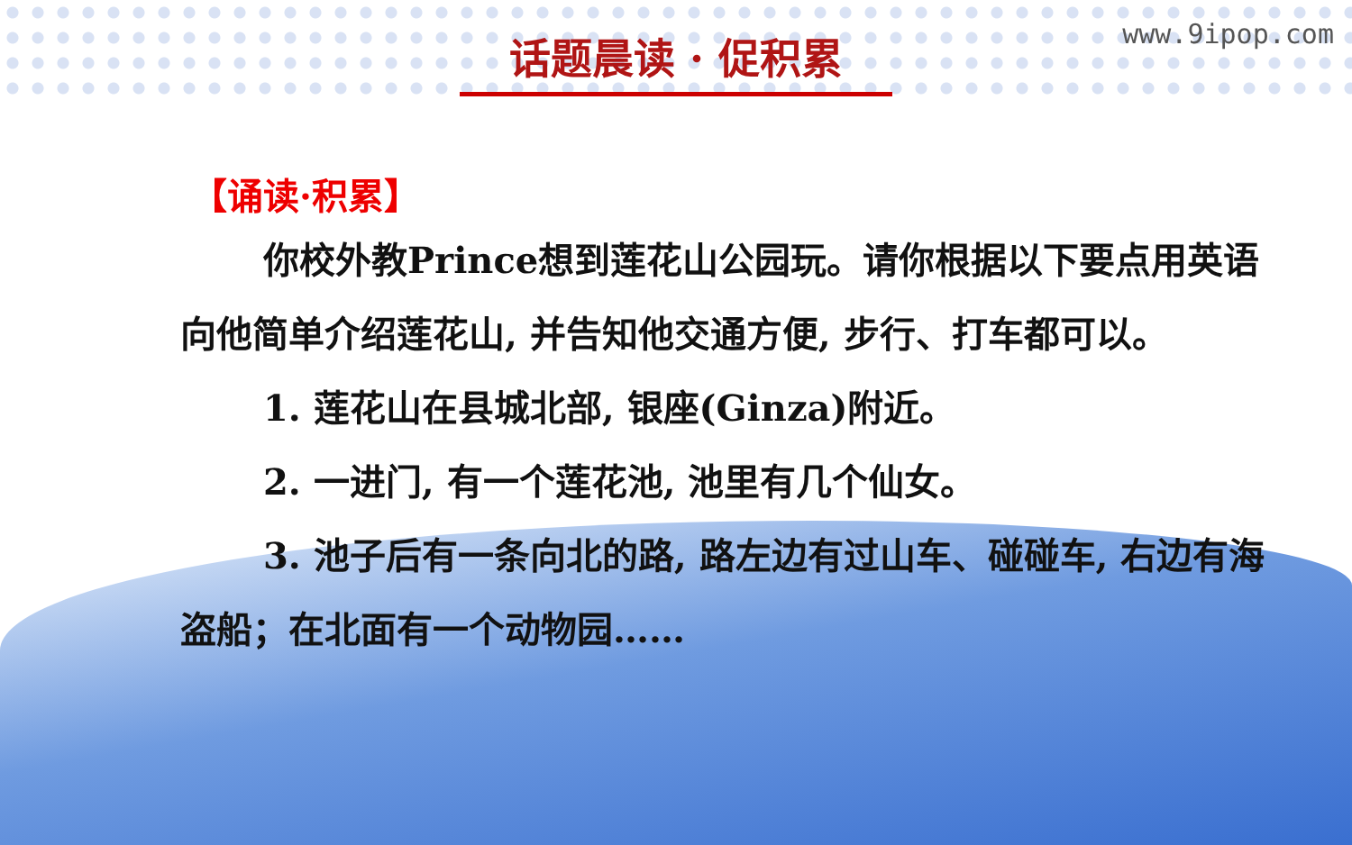话题晨读 · 促积累 www.9ipop.com
【诵读·积累】
你校外教Prince想到莲花山公园玩。请你根据以下要点用英语向他简单介绍莲花山, 并告知他交通方便, 步行、打车都可以。
1. 莲花山在县城北部, 银座(Ginza)附近。
2. 一进门, 有一个莲花池, 池里有几个仙女。
3. 池子后有一条向北的路, 路左边有过山车、碰碰车, 右边有海盗船；在北面有一个动物园……